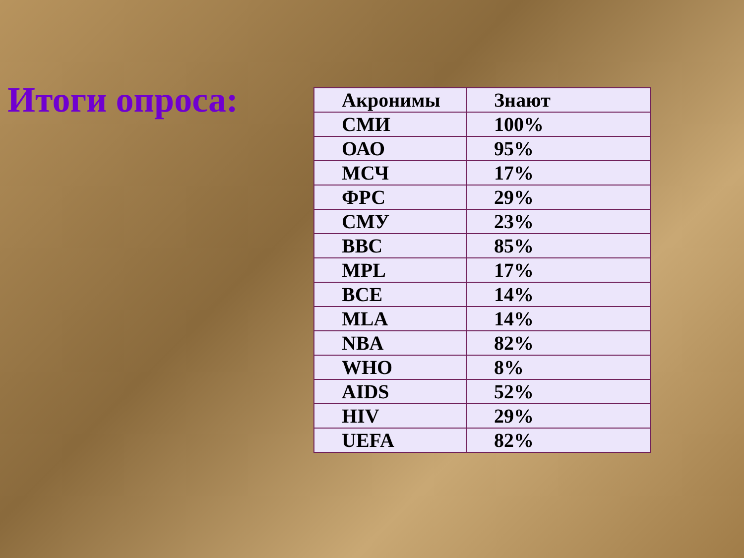Итоги опроса:
| Акронимы | Знают |
| --- | --- |
| СМИ | 100% |
| ОАО | 95% |
| МСЧ | 17% |
| ФРС | 29% |
| СМУ | 23% |
| BBC | 85% |
| MPL | 17% |
| BCE | 14% |
| MLA | 14% |
| NBA | 82% |
| WHO | 8% |
| AIDS | 52% |
| HIV | 29% |
| UEFA | 82% |